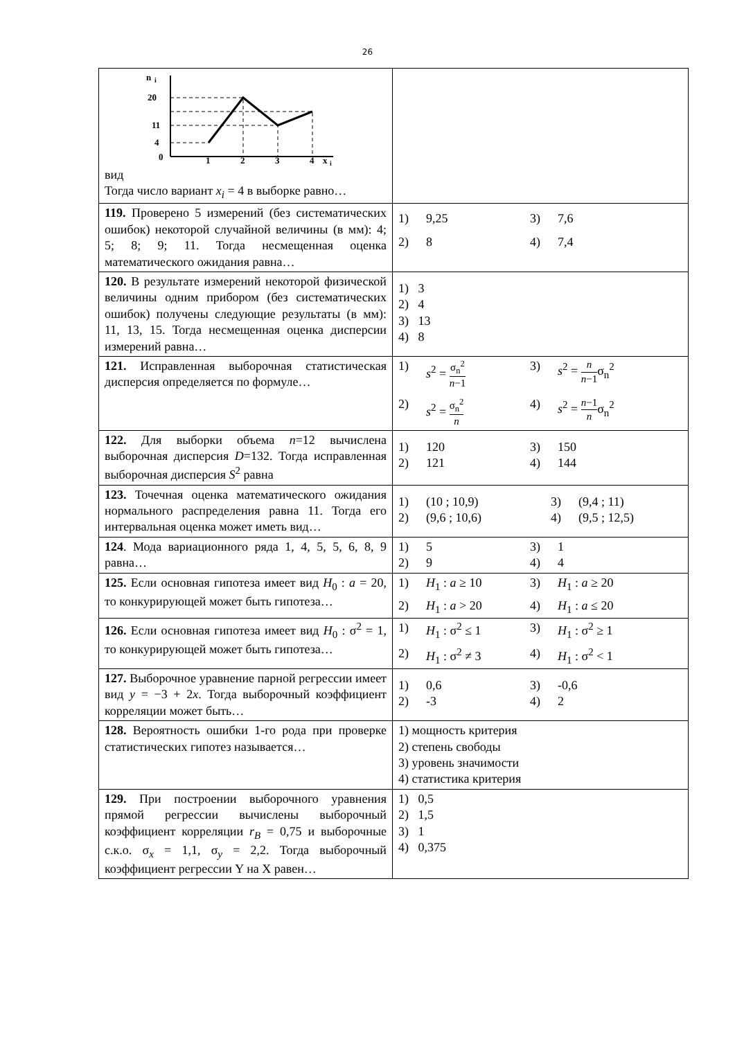26
| n i 20 11 4 0 1 2 3 4 x i вид Тогда число вариант x<sub>i</sub> = 4 в выборке равно… | |
| 119. Проверено 5 измерений (без систематических ошибок) некоторой случайной величины (в мм): 4; 5; 8; 9; 11. Тогда несмещенная оценка математического ожидания равна… | 1) 9,25 3) 7,6 2) 8 4) 7,4 |
| 120. В результате измерений некоторой физической величины одним прибором (без систематических ошибок) получены следующие результаты (в мм): 11, 13, 15. Тогда несмещенная оценка дисперсии измерений равна… | 1) 3 2) 4 3) 13 4) 8 |
| 121. Исправленная выборочная статистическая дисперсия определяется по формуле… | 1) s<sup>2</sup> = σ<sub>n</sub><sup>2</sup> n −1 3) s<sup>2</sup> = n n −1 σ<sub>n</sub><sup>2</sup> 2) s<sup>2</sup> = σ<sub>n</sub><sup>2</sup> n 4) s<sup>2</sup> = n −1 n σ<sub>n</sub><sup>2</sup> |
| 122. Для выборки объема n =12 вычислена выборочная дисперсия D =132. Тогда исправленная выборочная дисперсия S<sup>2</sup> равна | 1) 120 3) 150 2) 121 4) 144 |
| 123. Точечная оценка математического ожидания нормального распределения равна 11. Тогда его интервальная оценка может иметь вид… | 1) (10 ; 10,9) 3) (9,4 ; 11) 2) (9,6 ; 10,6) 4) (9,5 ; 12,5) |
| 124 . Мода вариационного ряда 1, 4, 5, 5, 6, 8, 9 равна… | 1) 5 3) 1 2) 9 4) 4 |
| 125. Если основная гипотеза имеет вид H<sub>0</sub> : a = 20, то конкурирующей может быть гипотеза… | 1) H<sub>1</sub> : a ≥ 10 3) H<sub>1</sub> : a ≥ 20 2) H<sub>1</sub> : a > 20 4) H<sub>1</sub> : a ≤ 20 |
| 126. Если основная гипотеза имеет вид H<sub>0</sub> : σ<sup>2</sup> = 1, то конкурирующей может быть гипотеза… | 1) H<sub>1</sub> : σ<sup>2</sup> ≤ 1 3) H<sub>1</sub> : σ<sup>2</sup> ≥ 1 2) H<sub>1</sub> : σ<sup>2</sup> ≠ 3 4) H<sub>1</sub> : σ<sup>2</sup> < 1 |
| 127. Выборочное уравнение парной регрессии имеет вид y = −3 + 2 x . Тогда выборочный коэффициент корреляции может быть… | 1) 0,6 3) -0,6 2) -3 4) 2 |
| 128. Вероятность ошибки 1-го рода при проверке статистических гипотез называется… | 1) мощность критерия 2) степень свободы 3) уровень значимости 4) статистика критерия |
| 129. При построении выборочного уравнения прямой регрессии вычислены выборочный коэффициент корреляции r<sub>B</sub> = 0,75 и выборочные с.к.о. σ<sub>x</sub> = 1,1, σ<sub>y</sub> = 2,2. Тогда выборочный коэффициент регрессии Y на X равен… | 1) 0,5 2) 1,5 3) 1 4) 0,375 |